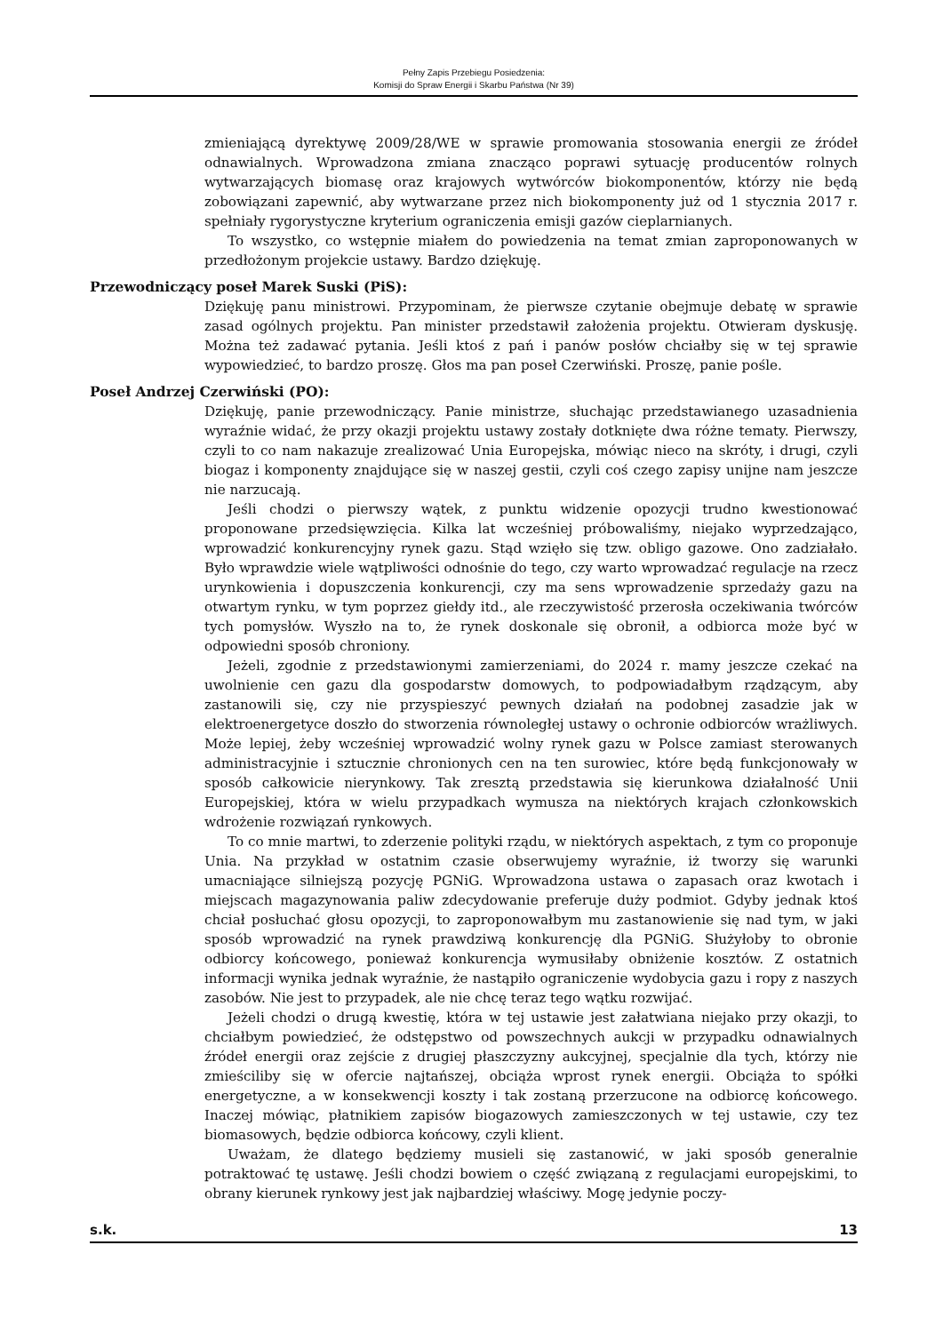Pełny Zapis Przebiegu Posiedzenia:
Komisji do Spraw Energii i Skarbu Państwa (Nr 39)
zmieniającą dyrektywę 2009/28/WE w sprawie promowania stosowania energii ze źródeł odnawialnych. Wprowadzona zmiana znacząco poprawi sytuację producentów rolnych wytwarzających biomasę oraz krajowych wytwórców biokomponentów, którzy nie będą zobowiązani zapewnić, aby wytwarzane przez nich biokomponenty już od 1 stycznia 2017 r. spełniały rygorystyczne kryterium ograniczenia emisji gazów cieplarnianych.
To wszystko, co wstępnie miałem do powiedzenia na temat zmian zaproponowanych w przedłożonym projekcie ustawy. Bardzo dziękuję.
Przewodniczący poseł Marek Suski (PiS):
Dziękuję panu ministrowi. Przypominam, że pierwsze czytanie obejmuje debatę w sprawie zasad ogólnych projektu. Pan minister przedstawił założenia projektu. Otwieram dyskusję. Można też zadawać pytania. Jeśli ktoś z pań i panów posłów chciałby się w tej sprawie wypowiedzieć, to bardzo proszę. Głos ma pan poseł Czerwiński. Proszę, panie pośle.
Poseł Andrzej Czerwiński (PO):
Dziękuję, panie przewodniczący. Panie ministrze, słuchając przedstawianego uzasadnienia wyraźnie widać, że przy okazji projektu ustawy zostały dotknięte dwa różne tematy. Pierwszy, czyli to co nam nakazuje zrealizować Unia Europejska, mówiąc nieco na skróty, i drugi, czyli biogaz i komponenty znajdujące się w naszej gestii, czyli coś czego zapisy unijne nam jeszcze nie narzucają.
Jeśli chodzi o pierwszy wątek, z punktu widzenie opozycji trudno kwestionować proponowane przedsięwzięcia. Kilka lat wcześniej próbowaliśmy, niejako wyprzedzająco, wprowadzić konkurencyjny rynek gazu. Stąd wzięło się tzw. obligo gazowe. Ono zadziałało. Było wprawdzie wiele wątpliwości odnośnie do tego, czy warto wprowadzać regulacje na rzecz urynkowienia i dopuszczenia konkurencji, czy ma sens wprowadzenie sprzedaży gazu na otwartym rynku, w tym poprzez giełdy itd., ale rzeczywistość przerosła oczekiwania twórców tych pomysłów. Wyszło na to, że rynek doskonale się obronił, a odbiorca może być w odpowiedni sposób chroniony.
Jeżeli, zgodnie z przedstawionymi zamierzeniami, do 2024 r. mamy jeszcze czekać na uwolnienie cen gazu dla gospodarstw domowych, to podpowiadałbym rządzącym, aby zastanowili się, czy nie przyspieszyć pewnych działań na podobnej zasadzie jak w elektroenergetyce doszło do stworzenia równoległej ustawy o ochronie odbiorców wrażliwych. Może lepiej, żeby wcześniej wprowadzić wolny rynek gazu w Polsce zamiast sterowanych administracyjnie i sztucznie chronionych cen na ten surowiec, które będą funkcjonowały w sposób całkowicie nierynkowy. Tak zresztą przedstawia się kierunkowa działalność Unii Europejskiej, która w wielu przypadkach wymusza na niektórych krajach członkowskich wdrożenie rozwiązań rynkowych.
To co mnie martwi, to zderzenie polityki rządu, w niektórych aspektach, z tym co proponuje Unia. Na przykład w ostatnim czasie obserwujemy wyraźnie, iż tworzy się warunki umacniające silniejszą pozycję PGNiG. Wprowadzona ustawa o zapasach oraz kwotach i miejscach magazynowania paliw zdecydowanie preferuje duży podmiot. Gdyby jednak ktoś chciał posłuchać głosu opozycji, to zaproponowałbym mu zastanowienie się nad tym, w jaki sposób wprowadzić na rynek prawdziwą konkurencję dla PGNiG. Służyłoby to obronie odbiorcy końcowego, ponieważ konkurencja wymusiłaby obniżenie kosztów. Z ostatnich informacji wynika jednak wyraźnie, że nastąpiło ograniczenie wydobycia gazu i ropy z naszych zasobów. Nie jest to przypadek, ale nie chcę teraz tego wątku rozwijać.
Jeżeli chodzi o drugą kwestię, która w tej ustawie jest załatwiana niejako przy okazji, to chciałbym powiedzieć, że odstępstwo od powszechnych aukcji w przypadku odnawialnych źródeł energii oraz zejście z drugiej płaszczyzny aukcyjnej, specjalnie dla tych, którzy nie zmieściliby się w ofercie najtańszej, obciąża wprost rynek energii. Obciąża to spółki energetyczne, a w konsekwencji koszty i tak zostaną przerzucone na odbiorcę końcowego. Inaczej mówiąc, płatnikiem zapisów biogazowych zamieszczonych w tej ustawie, czy tez biomasowych, będzie odbiorca końcowy, czyli klient.
Uważam, że dlatego będziemy musieli się zastanowić, w jaki sposób generalnie potraktować tę ustawę. Jeśli chodzi bowiem o część związaną z regulacjami europejskimi, to obrany kierunek rynkowy jest jak najbardziej właściwy. Mogę jedynie poczy-
s.k. 13